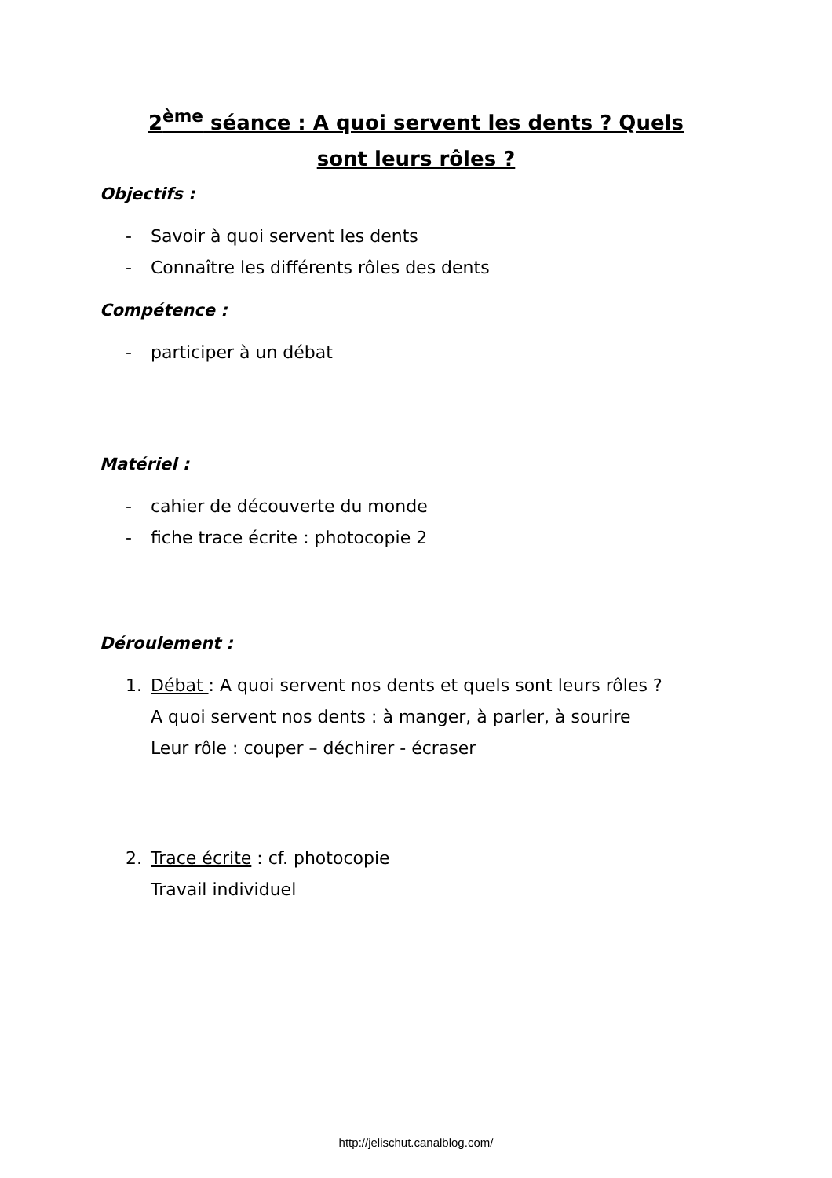2<sup>ème</sup> séance : A quoi servent les dents ? Quels sont leurs rôles ?
Objectifs :
- Savoir à quoi servent les dents
- Connaître les différents rôles des dents
Compétence :
- participer à un débat
Matériel :
- cahier de découverte du monde
- fiche trace écrite : photocopie 2
Déroulement :
1. Débat : A quoi servent nos dents et quels sont leurs rôles ?
A quoi servent nos dents : à manger, à parler, à sourire
Leur rôle : couper – déchirer - écraser
2. Trace écrite : cf. photocopie
Travail individuel
http://jelischut.canalblog.com/